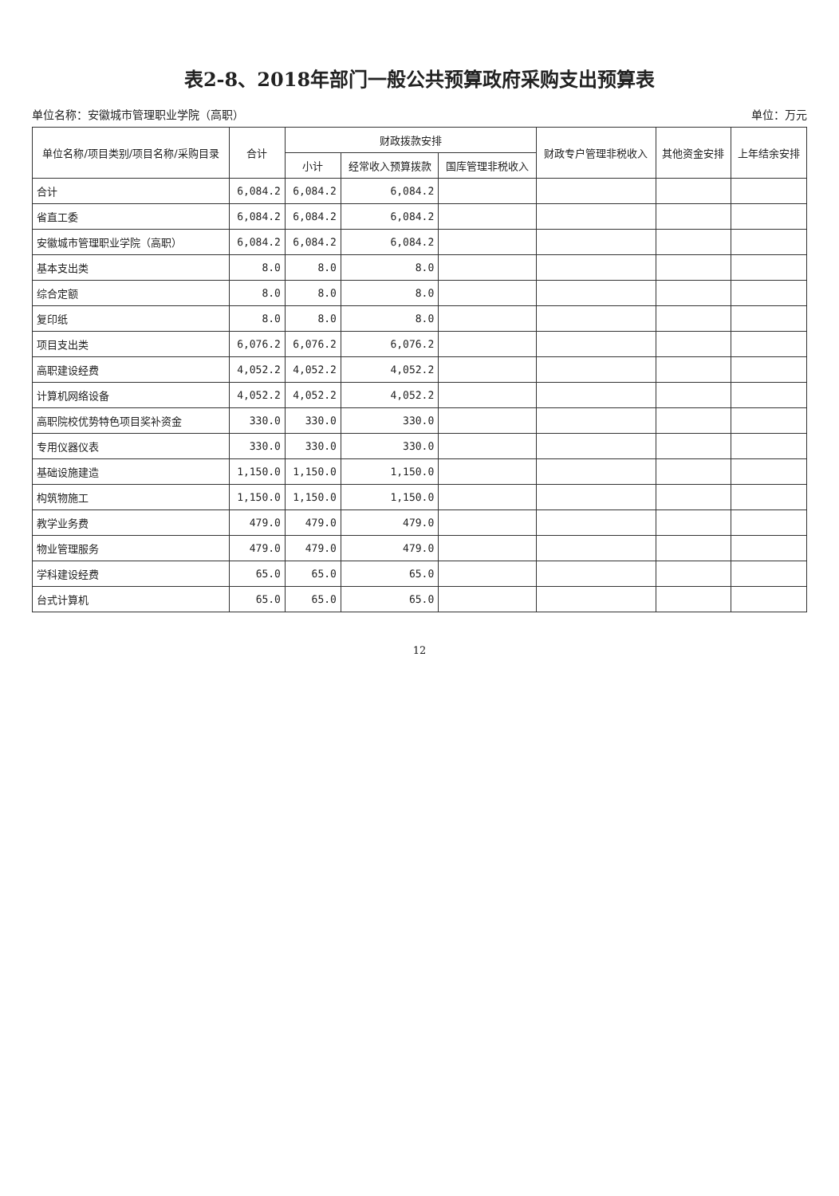表2-8、2018年部门一般公共预算政府采购支出预算表
单位名称：安徽城市管理职业学院（高职） 单位：万元
| 单位名称/项目类别/项目名称/采购目录 | 合计 | 财政拨款安排 | | | 财政专户管理非税收入 | 其他资金安排 | 上年结余安排 |
| --- | --- | --- | --- | --- | --- | --- | --- |
| | | 小计 | 经常收入预算拨款 | 国库管理非税收入 | | | |
| 合计 | 6,084.2 | 6,084.2 | 6,084.2 | | | | |
| 省直工委 | 6,084.2 | 6,084.2 | 6,084.2 | | | | |
| 安徽城市管理职业学院（高职） | 6,084.2 | 6,084.2 | 6,084.2 | | | | |
| 基本支出类 | 8.0 | 8.0 | 8.0 | | | | |
| 综合定额 | 8.0 | 8.0 | 8.0 | | | | |
| 复印纸 | 8.0 | 8.0 | 8.0 | | | | |
| 项目支出类 | 6,076.2 | 6,076.2 | 6,076.2 | | | | |
| 高职建设经费 | 4,052.2 | 4,052.2 | 4,052.2 | | | | |
| 计算机网络设备 | 4,052.2 | 4,052.2 | 4,052.2 | | | | |
| 高职院校优势特色项目奖补资金 | 330.0 | 330.0 | 330.0 | | | | |
| 专用仪器仪表 | 330.0 | 330.0 | 330.0 | | | | |
| 基础设施建造 | 1,150.0 | 1,150.0 | 1,150.0 | | | | |
| 构筑物施工 | 1,150.0 | 1,150.0 | 1,150.0 | | | | |
| 教学业务费 | 479.0 | 479.0 | 479.0 | | | | |
| 物业管理服务 | 479.0 | 479.0 | 479.0 | | | | |
| 学科建设经费 | 65.0 | 65.0 | 65.0 | | | | |
| 台式计算机 | 65.0 | 65.0 | 65.0 | | | | |
12